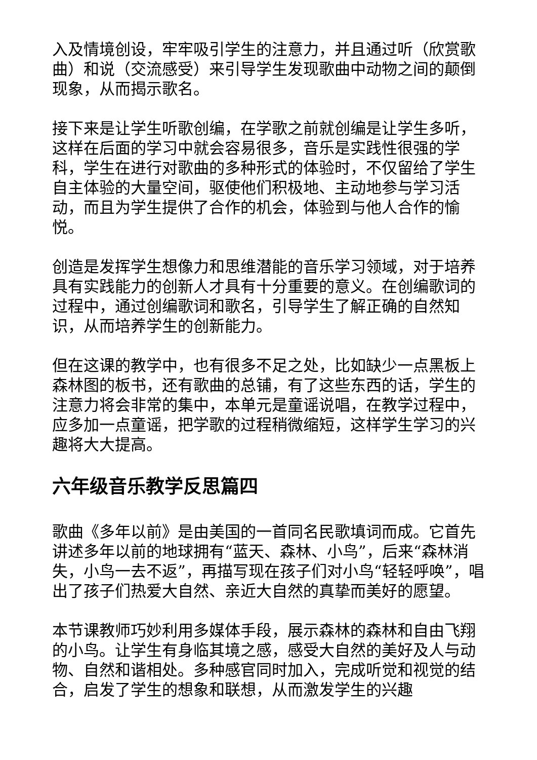入及情境创设，牢牢吸引学生的注意力，并且通过听（欣赏歌曲）和说（交流感受）来引导学生发现歌曲中动物之间的颠倒现象，从而揭示歌名。
接下来是让学生听歌创编，在学歌之前就创编是让学生多听，这样在后面的学习中就会容易很多，音乐是实践性很强的学科，学生在进行对歌曲的多种形式的体验时，不仅留给了学生自主体验的大量空间，驱使他们积极地、主动地参与学习活动，而且为学生提供了合作的机会，体验到与他人合作的愉悦。
创造是发挥学生想像力和思维潜能的音乐学习领域，对于培养具有实践能力的创新人才具有十分重要的意义。在创编歌词的过程中，通过创编歌词和歌名，引导学生了解正确的自然知识，从而培养学生的创新能力。
但在这课的教学中，也有很多不足之处，比如缺少一点黑板上森林图的板书，还有歌曲的总铺，有了这些东西的话，学生的注意力将会非常的集中，本单元是童谣说唱，在教学过程中，应多加一点童谣，把学歌的过程稍微缩短，这样学生学习的兴趣将大大提高。
六年级音乐教学反思篇四
歌曲《多年以前》是由美国的一首同名民歌填词而成。它首先讲述多年以前的地球拥有“蓝天、森林、小鸟”，后来“森林消失，小鸟一去不返”，再描写现在孩子们对小鸟“轻轻呼唤”，唱出了孩子们热爱大自然、亲近大自然的真挚而美好的愿望。
本节课教师巧妙利用多媒体手段，展示森林的森林和自由飞翔的小鸟。让学生有身临其境之感，感受大自然的美好及人与动物、自然和谐相处。多种感官同时加入，完成听觉和视觉的结合，启发了学生的想象和联想，从而激发学生的兴趣